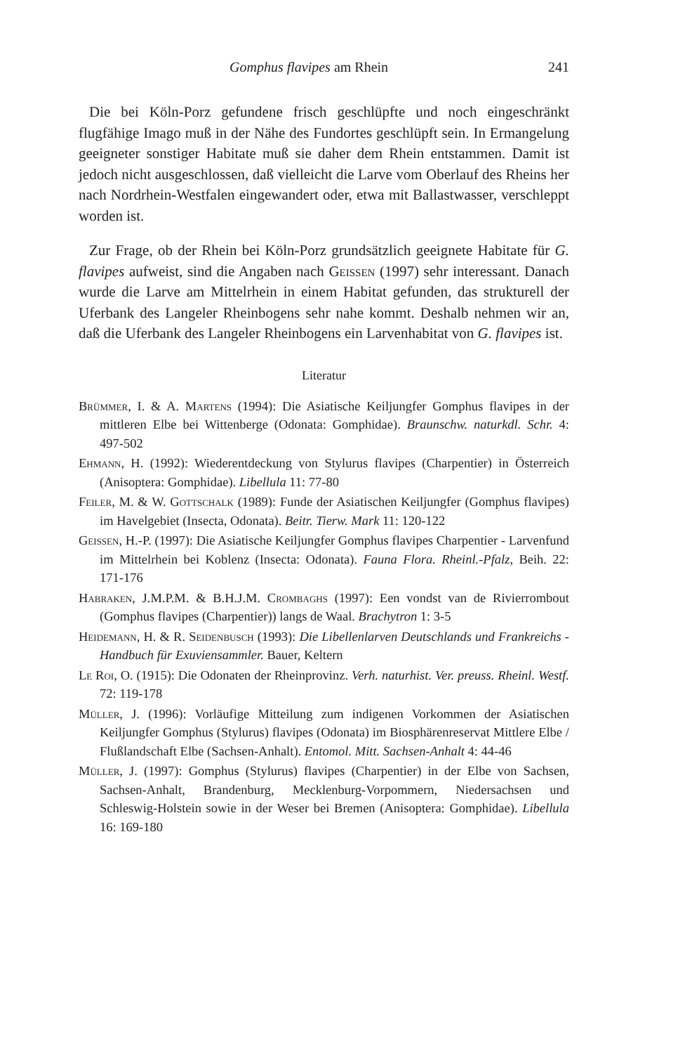Gomphus flavipes am Rhein 241
Die bei Köln-Porz gefundene frisch geschlüpfte und noch eingeschränkt flugfähige Imago muß in der Nähe des Fundortes geschlüpft sein. In Ermangelung geeigneter sonstiger Habitate muß sie daher dem Rhein entstammen. Damit ist jedoch nicht ausgeschlossen, daß vielleicht die Larve vom Oberlauf des Rheins her nach Nordrhein-Westfalen eingewandert oder, etwa mit Ballastwasser, verschleppt worden ist.
Zur Frage, ob der Rhein bei Köln-Porz grundsätzlich geeignete Habitate für G. flavipes aufweist, sind die Angaben nach Geissen (1997) sehr interessant. Danach wurde die Larve am Mittelrhein in einem Habitat gefunden, das strukturell der Uferbank des Langeler Rheinbogens sehr nahe kommt. Deshalb nehmen wir an, daß die Uferbank des Langeler Rheinbogens ein Larvenhabitat von G. flavipes ist.
Literatur
Brümmer, I. & A. Martens (1994): Die Asiatische Keiljungfer Gomphus flavipes in der mittleren Elbe bei Wittenberge (Odonata: Gomphidae). Braunschw. naturkdl. Schr. 4: 497-502
Ehmann, H. (1992): Wiederentdeckung von Stylurus flavipes (Charpentier) in Österreich (Anisoptera: Gomphidae). Libellula 11: 77-80
Feiler, M. & W. Gottschalk (1989): Funde der Asiatischen Keiljungfer (Gomphus flavipes) im Havelgebiet (Insecta, Odonata). Beitr. Tierw. Mark 11: 120-122
Geissen, H.-P. (1997): Die Asiatische Keiljungfer Gomphus flavipes Charpentier - Larvenfund im Mittelrhein bei Koblenz (Insecta: Odonata). Fauna Flora. Rheinl.-Pfalz, Beih. 22: 171-176
Habraken, J.M.P.M. & B.H.J.M. Crombaghs (1997): Een vondst van de Rivierrombout (Gomphus flavipes (Charpentier)) langs de Waal. Brachytron 1: 3-5
Heidemann, H. & R. Seidenbusch (1993): Die Libellenlarven Deutschlands und Frankreichs - Handbuch für Exuviensammler. Bauer, Keltern
Le Roi, O. (1915): Die Odonaten der Rheinprovinz. Verh. naturhist. Ver. preuss. Rheinl. Westf. 72: 119-178
Müller, J. (1996): Vorläufige Mitteilung zum indigenen Vorkommen der Asiatischen Keiljungfer Gomphus (Stylurus) flavipes (Odonata) im Biosphärenreservat Mittlere Elbe / Flußlandschaft Elbe (Sachsen-Anhalt). Entomol. Mitt. Sachsen-Anhalt 4: 44-46
Müller, J. (1997): Gomphus (Stylurus) flavipes (Charpentier) in der Elbe von Sachsen, Sachsen-Anhalt, Brandenburg, Mecklenburg-Vorpommern, Niedersachsen und Schleswig-Holstein sowie in der Weser bei Bremen (Anisoptera: Gomphidae). Libellula 16: 169-180